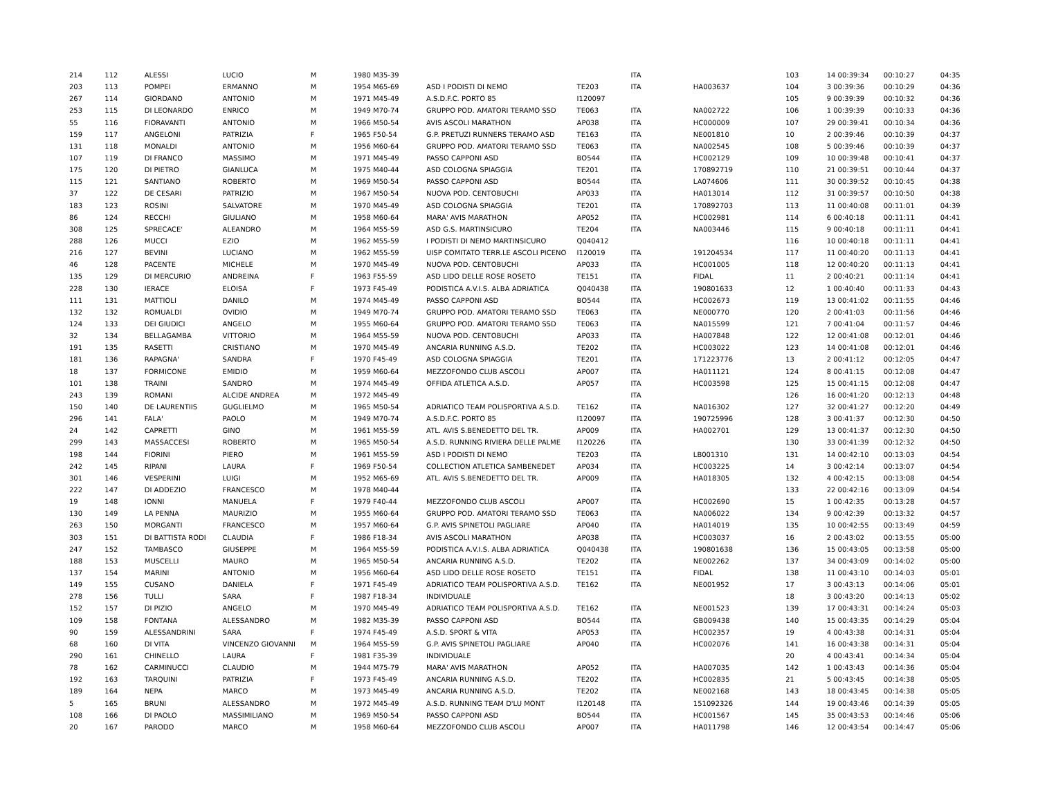| 214 | 112 | ALESSI | LUCIO | M | 1980 M35-39 | | | ITA | | 103 | 14 00:39:34 | 00:10:27 | 04:35 |
| 203 | 113 | POMPEI | ERMANNO | M | 1954 M65-69 | ASD I PODISTI DI NEMO | TE203 | ITA | HA003637 | 104 | 3 00:39:36 | 00:10:29 | 04:36 |
| 267 | 114 | GIORDANO | ANTONIO | M | 1971 M45-49 | A.S.D.F.C. PORTO 85 | I120097 | | | 105 | 9 00:39:39 | 00:10:32 | 04:36 |
| 253 | 115 | DI LEONARDO | ENRICO | M | 1949 M70-74 | GRUPPO POD. AMATORI TERAMO SSD | TE063 | ITA | NA002722 | 106 | 1 00:39:39 | 00:10:33 | 04:36 |
| 55 | 116 | FIORAVANTI | ANTONIO | M | 1966 M50-54 | AVIS ASCOLI MARATHON | AP038 | ITA | HC000009 | 107 | 29 00:39:41 | 00:10:34 | 04:36 |
| 159 | 117 | ANGELONI | PATRIZIA | F | 1965 F50-54 | G.P. PRETUZI RUNNERS TERAMO ASD | TE163 | ITA | NE001810 | 10 | 2 00:39:46 | 00:10:39 | 04:37 |
| 131 | 118 | MONALDI | ANTONIO | M | 1956 M60-64 | GRUPPO POD. AMATORI TERAMO SSD | TE063 | ITA | NA002545 | 108 | 5 00:39:46 | 00:10:39 | 04:37 |
| 107 | 119 | DI FRANCO | MASSIMO | M | 1971 M45-49 | PASSO CAPPONI ASD | BO544 | ITA | HC002129 | 109 | 10 00:39:48 | 00:10:41 | 04:37 |
| 175 | 120 | DI PIETRO | GIANLUCA | M | 1975 M40-44 | ASD COLOGNA SPIAGGIA | TE201 | ITA | 170892719 | 110 | 21 00:39:51 | 00:10:44 | 04:37 |
| 115 | 121 | SANTIANO | ROBERTO | M | 1969 M50-54 | PASSO CAPPONI ASD | BO544 | ITA | LA074606 | 111 | 30 00:39:52 | 00:10:45 | 04:38 |
| 37 | 122 | DE CESARI | PATRIZIO | M | 1967 M50-54 | NUOVA POD. CENTOBUCHI | AP033 | ITA | HA013014 | 112 | 31 00:39:57 | 00:10:50 | 04:38 |
| 183 | 123 | ROSINI | SALVATORE | M | 1970 M45-49 | ASD COLOGNA SPIAGGIA | TE201 | ITA | 170892703 | 113 | 11 00:40:08 | 00:11:01 | 04:39 |
| 86 | 124 | RECCHI | GIULIANO | M | 1958 M60-64 | MARA' AVIS MARATHON | AP052 | ITA | HC002981 | 114 | 6 00:40:18 | 00:11:11 | 04:41 |
| 308 | 125 | SPRECACE' | ALEANDRO | M | 1964 M55-59 | ASD G.S. MARTINSICURO | TE204 | ITA | NA003446 | 115 | 9 00:40:18 | 00:11:11 | 04:41 |
| 288 | 126 | MUCCI | EZIO | M | 1962 M55-59 | I PODISTI DI NEMO MARTINSICURO | Q040412 | | | 116 | 10 00:40:18 | 00:11:11 | 04:41 |
| 216 | 127 | BEVINI | LUCIANO | M | 1962 M55-59 | UISP COMITATO TERR.LE ASCOLI PICENO | I120019 | ITA | 191204534 | 117 | 11 00:40:20 | 00:11:13 | 04:41 |
| 46 | 128 | PACENTE | MICHELE | M | 1970 M45-49 | NUOVA POD. CENTOBUCHI | AP033 | ITA | HC001005 | 118 | 12 00:40:20 | 00:11:13 | 04:41 |
| 135 | 129 | DI MERCURIO | ANDREINA | F | 1963 F55-59 | ASD LIDO DELLE ROSE ROSETO | TE151 | ITA | FIDAL | 11 | 2 00:40:21 | 00:11:14 | 04:41 |
| 228 | 130 | IERACE | ELOISA | F | 1973 F45-49 | PODISTICA A.V.I.S. ALBA ADRIATICA | Q040438 | ITA | 190801633 | 12 | 1 00:40:40 | 00:11:33 | 04:43 |
| 111 | 131 | MATTIOLI | DANILO | M | 1974 M45-49 | PASSO CAPPONI ASD | BO544 | ITA | HC002673 | 119 | 13 00:41:02 | 00:11:55 | 04:46 |
| 132 | 132 | ROMUALDI | OVIDIO | M | 1949 M70-74 | GRUPPO POD. AMATORI TERAMO SSD | TE063 | ITA | NE000770 | 120 | 2 00:41:03 | 00:11:56 | 04:46 |
| 124 | 133 | DEI GIUDICI | ANGELO | M | 1955 M60-64 | GRUPPO POD. AMATORI TERAMO SSD | TE063 | ITA | NA015599 | 121 | 7 00:41:04 | 00:11:57 | 04:46 |
| 32 | 134 | BELLAGAMBA | VITTORIO | M | 1964 M55-59 | NUOVA POD. CENTOBUCHI | AP033 | ITA | HA007848 | 122 | 12 00:41:08 | 00:12:01 | 04:46 |
| 191 | 135 | RASETTI | CRISTIANO | M | 1970 M45-49 | ANCARIA RUNNING A.S.D. | TE202 | ITA | HC003022 | 123 | 14 00:41:08 | 00:12:01 | 04:46 |
| 181 | 136 | RAPAGNA' | SANDRA | F | 1970 F45-49 | ASD COLOGNA SPIAGGIA | TE201 | ITA | 171223776 | 13 | 2 00:41:12 | 00:12:05 | 04:47 |
| 18 | 137 | FORMICONE | EMIDIO | M | 1959 M60-64 | MEZZOFONDO CLUB ASCOLI | AP007 | ITA | HA011121 | 124 | 8 00:41:15 | 00:12:08 | 04:47 |
| 101 | 138 | TRAINI | SANDRO | M | 1974 M45-49 | OFFIDA ATLETICA A.S.D. | AP057 | ITA | HC003598 | 125 | 15 00:41:15 | 00:12:08 | 04:47 |
| 243 | 139 | ROMANI | ALCIDE ANDREA | M | 1972 M45-49 | | | ITA | | 126 | 16 00:41:20 | 00:12:13 | 04:48 |
| 150 | 140 | DE LAURENTIIS | GUGLIELMO | M | 1965 M50-54 | ADRIATICO TEAM POLISPORTIVA A.S.D. | TE162 | ITA | NA016302 | 127 | 32 00:41:27 | 00:12:20 | 04:49 |
| 296 | 141 | FALA' | PAOLO | M | 1949 M70-74 | A.S.D.F.C. PORTO 85 | I120097 | ITA | 190725996 | 128 | 3 00:41:37 | 00:12:30 | 04:50 |
| 24 | 142 | CAPRETTI | GINO | M | 1961 M55-59 | ATL. AVIS S.BENEDETTO DEL TR. | AP009 | ITA | HA002701 | 129 | 13 00:41:37 | 00:12:30 | 04:50 |
| 299 | 143 | MASSACCESI | ROBERTO | M | 1965 M50-54 | A.S.D. RUNNING RIVIERA DELLE PALME | I120226 | ITA | | 130 | 33 00:41:39 | 00:12:32 | 04:50 |
| 198 | 144 | FIORINI | PIERO | M | 1961 M55-59 | ASD I PODISTI DI NEMO | TE203 | ITA | LB001310 | 131 | 14 00:42:10 | 00:13:03 | 04:54 |
| 242 | 145 | RIPANI | LAURA | F | 1969 F50-54 | COLLECTION ATLETICA SAMBENEDET | AP034 | ITA | HC003225 | 14 | 3 00:42:14 | 00:13:07 | 04:54 |
| 301 | 146 | VESPERINI | LUIGI | M | 1952 M65-69 | ATL. AVIS S.BENEDETTO DEL TR. | AP009 | ITA | HA018305 | 132 | 4 00:42:15 | 00:13:08 | 04:54 |
| 222 | 147 | DI ADDEZIO | FRANCESCO | M | 1978 M40-44 | | | ITA | | 133 | 22 00:42:16 | 00:13:09 | 04:54 |
| 19 | 148 | IONNI | MANUELA | F | 1979 F40-44 | MEZZOFONDO CLUB ASCOLI | AP007 | ITA | HC002690 | 15 | 1 00:42:35 | 00:13:28 | 04:57 |
| 130 | 149 | LA PENNA | MAURIZIO | M | 1955 M60-64 | GRUPPO POD. AMATORI TERAMO SSD | TE063 | ITA | NA006022 | 134 | 9 00:42:39 | 00:13:32 | 04:57 |
| 263 | 150 | MORGANTI | FRANCESCO | M | 1957 M60-64 | G.P. AVIS SPINETOLI PAGLIARE | AP040 | ITA | HA014019 | 135 | 10 00:42:55 | 00:13:49 | 04:59 |
| 303 | 151 | DI BATTISTA RODI | CLAUDIA | F | 1986 F18-34 | AVIS ASCOLI MARATHON | AP038 | ITA | HC003037 | 16 | 2 00:43:02 | 00:13:55 | 05:00 |
| 247 | 152 | TAMBASCO | GIUSEPPE | M | 1964 M55-59 | PODISTICA A.V.I.S. ALBA ADRIATICA | Q040438 | ITA | 190801638 | 136 | 15 00:43:05 | 00:13:58 | 05:00 |
| 188 | 153 | MUSCELLI | MAURO | M | 1965 M50-54 | ANCARIA RUNNING A.S.D. | TE202 | ITA | NE002262 | 137 | 34 00:43:09 | 00:14:02 | 05:00 |
| 137 | 154 | MARINI | ANTONIO | M | 1956 M60-64 | ASD LIDO DELLE ROSE ROSETO | TE151 | ITA | FIDAL | 138 | 11 00:43:10 | 00:14:03 | 05:01 |
| 149 | 155 | CUSANO | DANIELA | F | 1971 F45-49 | ADRIATICO TEAM POLISPORTIVA A.S.D. | TE162 | ITA | NE001952 | 17 | 3 00:43:13 | 00:14:06 | 05:01 |
| 278 | 156 | TULLI | SARA | F | 1987 F18-34 | INDIVIDUALE | | | | 18 | 3 00:43:20 | 00:14:13 | 05:02 |
| 152 | 157 | DI PIZIO | ANGELO | M | 1970 M45-49 | ADRIATICO TEAM POLISPORTIVA A.S.D. | TE162 | ITA | NE001523 | 139 | 17 00:43:31 | 00:14:24 | 05:03 |
| 109 | 158 | FONTANA | ALESSANDRO | M | 1982 M35-39 | PASSO CAPPONI ASD | BO544 | ITA | GB009438 | 140 | 15 00:43:35 | 00:14:29 | 05:04 |
| 90 | 159 | ALESSANDRINI | SARA | F | 1974 F45-49 | A.S.D. SPORT & VITA | AP053 | ITA | HC002357 | 19 | 4 00:43:38 | 00:14:31 | 05:04 |
| 68 | 160 | DI VITA | VINCENZO GIOVANNI | M | 1964 M55-59 | G.P. AVIS SPINETOLI PAGLIARE | AP040 | ITA | HC002076 | 141 | 16 00:43:38 | 00:14:31 | 05:04 |
| 290 | 161 | CHINELLO | LAURA | F | 1981 F35-39 | INDIVIDUALE | | | | 20 | 4 00:43:41 | 00:14:34 | 05:04 |
| 78 | 162 | CARMINUCCI | CLAUDIO | M | 1944 M75-79 | MARA' AVIS MARATHON | AP052 | ITA | HA007035 | 142 | 1 00:43:43 | 00:14:36 | 05:04 |
| 192 | 163 | TARQUINI | PATRIZIA | F | 1973 F45-49 | ANCARIA RUNNING A.S.D. | TE202 | ITA | HC002835 | 21 | 5 00:43:45 | 00:14:38 | 05:05 |
| 189 | 164 | NEPA | MARCO | M | 1973 M45-49 | ANCARIA RUNNING A.S.D. | TE202 | ITA | NE002168 | 143 | 18 00:43:45 | 00:14:38 | 05:05 |
| 5 | 165 | BRUNI | ALESSANDRO | M | 1972 M45-49 | A.S.D. RUNNING TEAM D'LU MONT | I120148 | ITA | 151092326 | 144 | 19 00:43:46 | 00:14:39 | 05:05 |
| 108 | 166 | DI PAOLO | MASSIMILIANO | M | 1969 M50-54 | PASSO CAPPONI ASD | BO544 | ITA | HC001567 | 145 | 35 00:43:53 | 00:14:46 | 05:06 |
| 20 | 167 | PARODO | MARCO | M | 1958 M60-64 | MEZZOFONDO CLUB ASCOLI | AP007 | ITA | HA011798 | 146 | 12 00:43:54 | 00:14:47 | 05:06 |